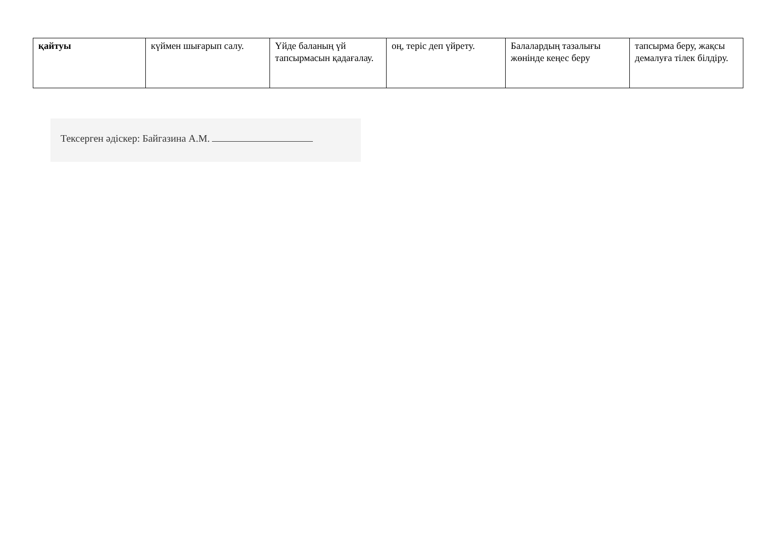| қайтуы | күймен шығарып салу. | Үйде баланың үй тапсырмасын қадағалау. | оң, теріс деп үйрету. | Балалардың тазалығы жөнінде кеңес беру | тапсырма беру, жақсы демалуға тілек білдіру. |
Тексерген әдіскер: Байгазина А.М.